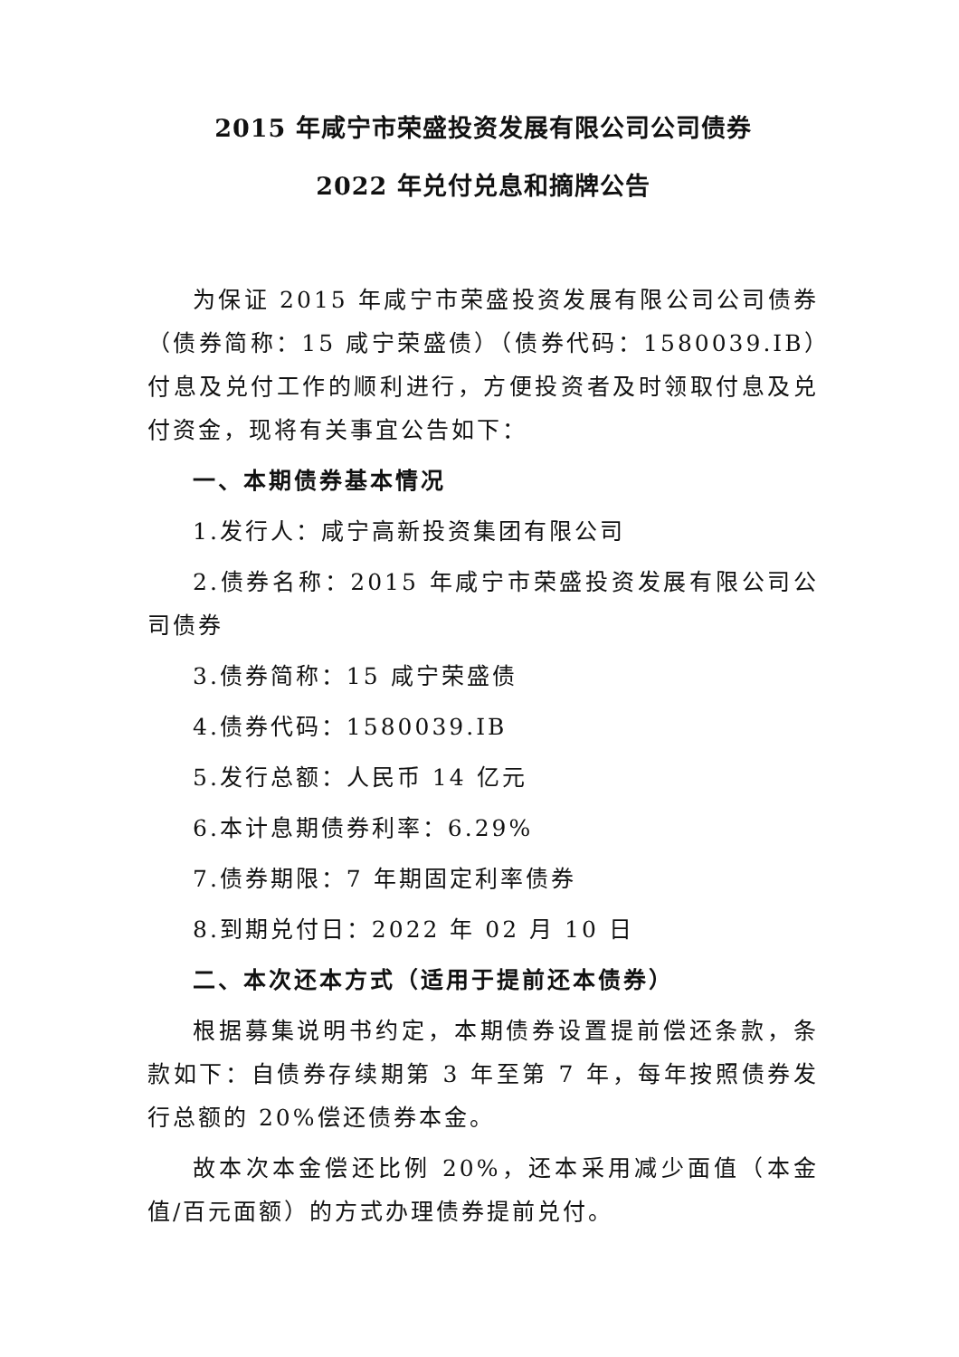2015 年咸宁市荣盛投资发展有限公司公司债券
2022 年兑付兑息和摘牌公告
为保证 2015 年咸宁市荣盛投资发展有限公司公司债券（债券简称：15 咸宁荣盛债）（债券代码：1580039.IB）付息及兑付工作的顺利进行，方便投资者及时领取付息及兑付资金，现将有关事宜公告如下：
一、本期债券基本情况
1.发行人：咸宁高新投资集团有限公司
2.债券名称：2015 年咸宁市荣盛投资发展有限公司公司债券
3.债券简称：15 咸宁荣盛债
4.债券代码：1580039.IB
5.发行总额：人民币 14 亿元
6.本计息期债券利率：6.29%
7.债券期限：7 年期固定利率债券
8.到期兑付日：2022 年 02 月 10 日
二、本次还本方式（适用于提前还本债券）
根据募集说明书约定，本期债券设置提前偿还条款，条款如下：自债券存续期第 3 年至第 7 年，每年按照债券发行总额的 20%偿还债券本金。
故本次本金偿还比例 20%，还本采用减少面值（本金值/百元面额）的方式办理债券提前兑付。